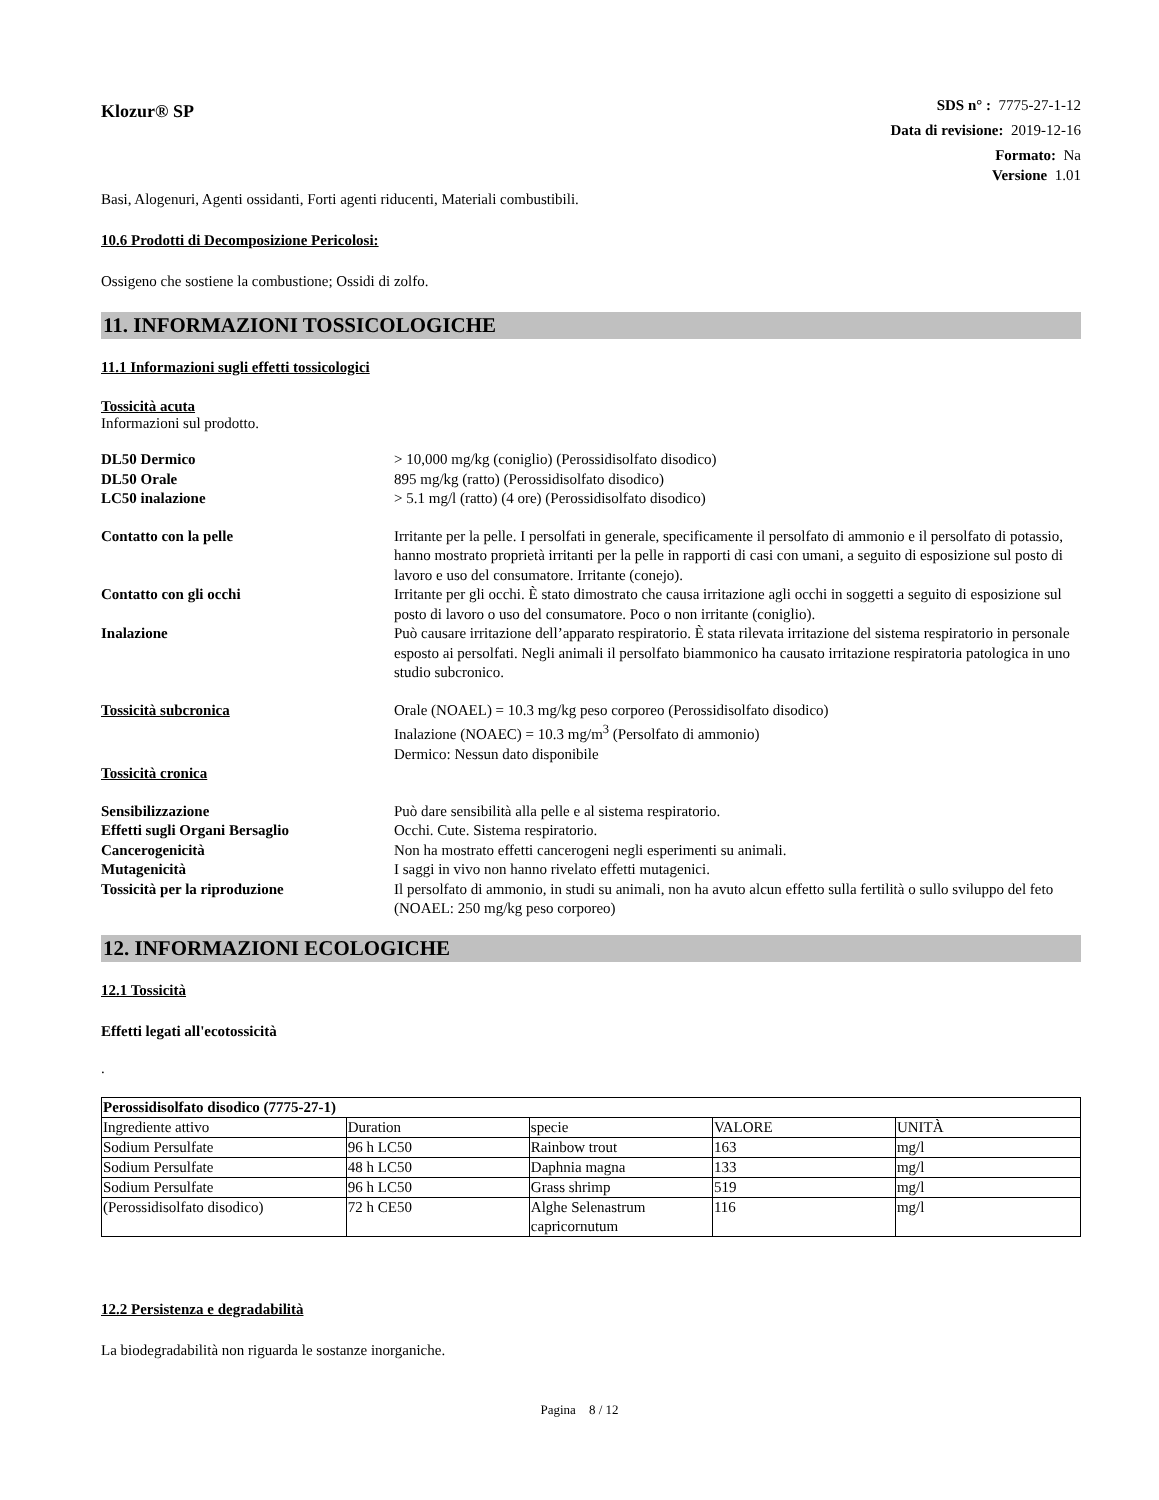Klozur® SP
SDS n° : 7775-27-1-12
Data di revisione: 2019-12-16
Formato: Na
Versione 1.01
Basi, Alogenuri, Agenti ossidanti, Forti agenti riducenti, Materiali combustibili.
10.6 Prodotti di Decomposizione Pericolosi:
Ossigeno che sostiene la combustione; Ossidi di zolfo.
11. INFORMAZIONI TOSSICOLOGICHE
11.1 Informazioni sugli effetti tossicologici
Tossicità acuta
Informazioni sul prodotto.
DL50 Dermico > 10,000 mg/kg (coniglio) (Perossidisolfato disodico) DL50 Orale 895 mg/kg (ratto) (Perossidisolfato disodico) LC50 inalazione > 5.1 mg/l (ratto) (4 ore) (Perossidisolfato disodico)
Contatto con la pelle Irritante per la pelle. I persolfati in generale, specificamente il persolfato di ammonio e il persolfato di potassio, hanno mostrato proprietà irritanti per la pelle in rapporti di casi con umani, a seguito di esposizione sul posto di lavoro e uso del consumatore. Irritante (conejo). Contatto con gli occhi Irritante per gli occhi. È stato dimostrato che causa irritazione agli occhi in soggetti a seguito di esposizione sul posto di lavoro o uso del consumatore. Poco o non irritante (coniglio). Inalazione Può causare irritazione dell’apparato respiratorio. È stata rilevata irritazione del sistema respiratorio in personale esposto ai persolfati. Negli animali il persolfato biammonico ha causato irritazione respiratoria patologica in uno studio subcronico.
Tossicità subcronica Orale (NOAEL) = 10.3 mg/kg peso corporeo (Perossidisolfato disodico)
Inalazione (NOAEC) = 10.3 mg/m<sup>3</sup> (Persolfato di ammonio)
Dermico: Nessun dato disponibile Tossicità cronica
Sensibilizzazione Può dare sensibilità alla pelle e al sistema respiratorio. Effetti sugli Organi Bersaglio Occhi. Cute. Sistema respiratorio. Cancerogenicità Non ha mostrato effetti cancerogeni negli esperimenti su animali. Mutagenicità I saggi in vivo non hanno rivelato effetti mutagenici. Tossicità per la riproduzione Il persolfato di ammonio, in studi su animali, non ha avuto alcun effetto sulla fertilità o sullo sviluppo del feto (NOAEL: 250 mg/kg peso corporeo)
12. INFORMAZIONI ECOLOGICHE
12.1 Tossicità
Effetti legati all'ecotossicità
.
| Perossidisolfato disodico (7775-27-1) | | | | |
| Ingrediente attivo | Duration | specie | VALORE | UNITÀ |
| Sodium Persulfate | 96 h LC50 | Rainbow trout | 163 | mg/l |
| Sodium Persulfate | 48 h LC50 | Daphnia magna | 133 | mg/l |
| Sodium Persulfate | 96 h LC50 | Grass shrimp | 519 | mg/l |
| (Perossidisolfato disodico) | 72 h CE50 | Alghe Selenastrum capricornutum | 116 | mg/l |
12.2 Persistenza e degradabilità
La biodegradabilità non riguarda le sostanze inorganiche.
Pagina 8 / 12